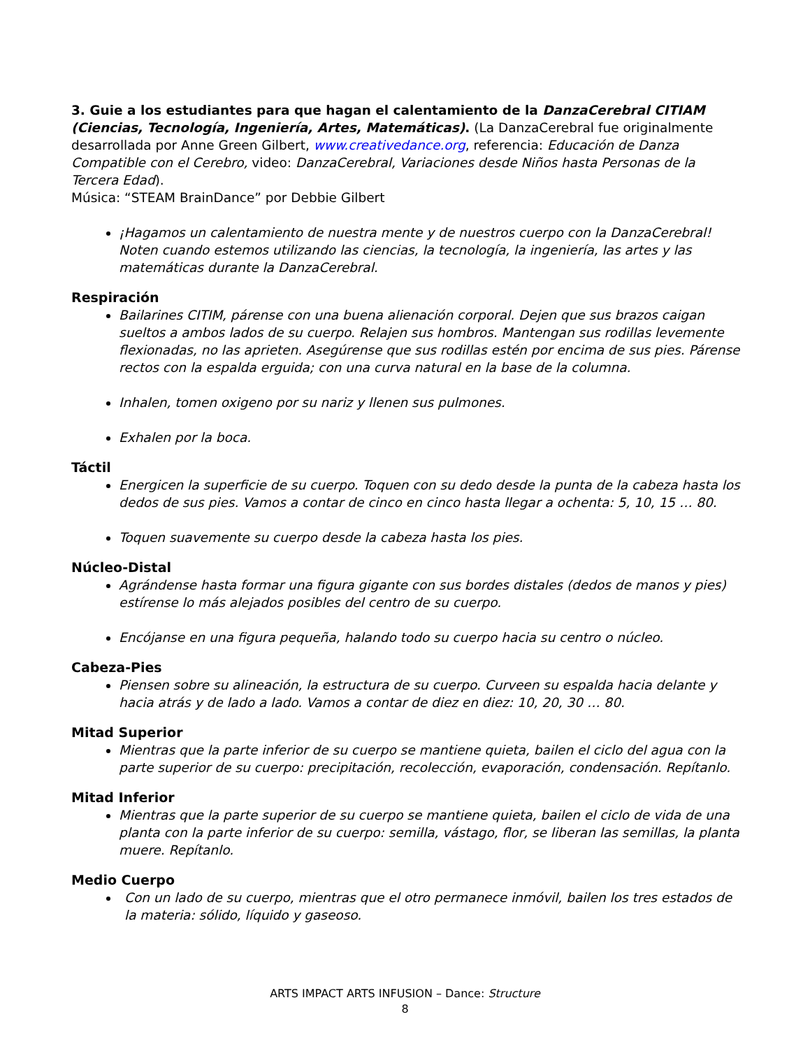3. Guie a los estudiantes para que hagan el calentamiento de la DanzaCerebral CITIAM (Ciencias, Tecnología, Ingeniería, Artes, Matemáticas). (La DanzaCerebral fue originalmente desarrollada por Anne Green Gilbert, www.creativedance.org, referencia: Educación de Danza Compatible con el Cerebro, video: DanzaCerebral, Variaciones desde Niños hasta Personas de la Tercera Edad).
Música: “STEAM BrainDance” por Debbie Gilbert
¡Hagamos un calentamiento de nuestra mente y de nuestros cuerpo con la DanzaCerebral! Noten cuando estemos utilizando las ciencias, la tecnología, la ingeniería, las artes y las matemáticas durante la DanzaCerebral.
Respiración
Bailarines CITIM, párense con una buena alienación corporal. Dejen que sus brazos caigan sueltos a ambos lados de su cuerpo. Relajen sus hombros. Mantengan sus rodillas levemente flexionadas, no las aprieten. Asegúrense que sus rodillas estén por encima de sus pies. Párense rectos con la espalda erguida; con una curva natural en la base de la columna.
Inhalen, tomen oxigeno por su nariz y llenen sus pulmones.
Exhalen por la boca.
Táctil
Energicen la superficie de su cuerpo. Toquen con su dedo desde la punta de la cabeza hasta los dedos de sus pies. Vamos a contar de cinco en cinco hasta llegar a ochenta: 5, 10, 15 … 80.
Toquen suavemente su cuerpo desde la cabeza hasta los pies.
Núcleo-Distal
Agrándense hasta formar una figura gigante con sus bordes distales (dedos de manos y pies) estírense lo más alejados posibles del centro de su cuerpo.
Encójanse en una figura pequeña, halando todo su cuerpo hacia su centro o núcleo.
Cabeza-Pies
Piensen sobre su alineación, la estructura de su cuerpo. Curveen su espalda hacia delante y hacia atrás y de lado a lado. Vamos a contar de diez en diez: 10, 20, 30 … 80.
Mitad Superior
Mientras que la parte inferior de su cuerpo se mantiene quieta, bailen el ciclo del agua con la parte superior de su cuerpo: precipitación, recolección, evaporación, condensación. Repítanlo.
Mitad Inferior
Mientras que la parte superior de su cuerpo se mantiene quieta, bailen el ciclo de vida de una planta con la parte inferior de su cuerpo: semilla, vástago, flor, se liberan las semillas, la planta muere. Repítanlo.
Medio Cuerpo
Con un lado de su cuerpo, mientras que el otro permanece inmóvil, bailen los tres estados de la materia: sólido, líquido y gaseoso.
ARTS IMPACT ARTS INFUSION – Dance: Structure
8